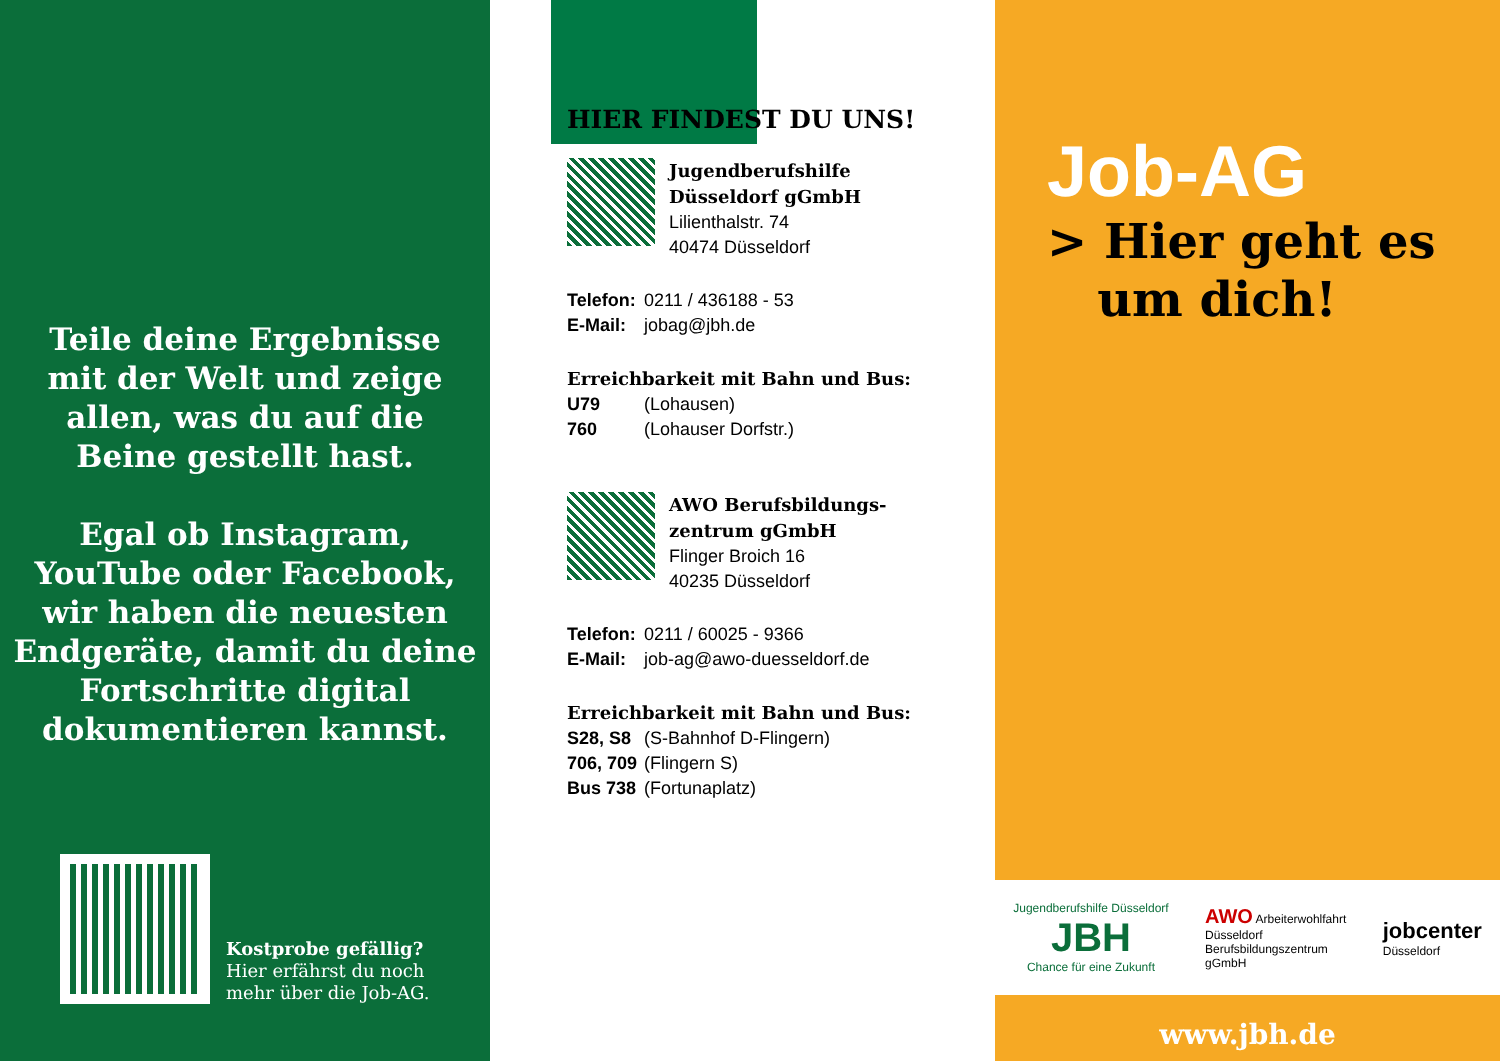Teile deine Ergebnisse
mit der Welt und zeige
allen, was du auf die
Beine gestellt hast.
Egal ob Instagram,
YouTube oder Facebook,
wir haben die neuesten
Endgeräte, damit du deine
Fortschritte digital
dokumentieren kannst.
Kostprobe gefällig?
Hier erfährst du noch
mehr über die Job-AG.
HIER FINDEST DU UNS!
Jugendberufshilfe
Düsseldorf gGmbH
Lilienthalstr. 74
40474 Düsseldorf
Telefon: 0211 / 436188 - 53
E-Mail: jobag@jbh.de
Erreichbarkeit mit Bahn und Bus:
U79 (Lohausen)
760 (Lohauser Dorfstr.)
AWO Berufsbildungs-
zentrum gGmbH
Flinger Broich 16
40235 Düsseldorf
Telefon: 0211 / 60025 - 9366
E-Mail: job-ag@awo-duesseldorf.de
Erreichbarkeit mit Bahn und Bus:
S28, S8 (S-Bahnhof D-Flingern)
706, 709 (Flingern S)
Bus 738 (Fortunaplatz)
Job-AG
> Hier geht es
um dich!
Jugendberufshilfe Düsseldorf
JBH
Chance für eine Zukunft
AWO Arbeiterwohlfahrt
Düsseldorf
Berufsbildungszentrum
gGmbH
jobcenter
Düsseldorf
www.jbh.de